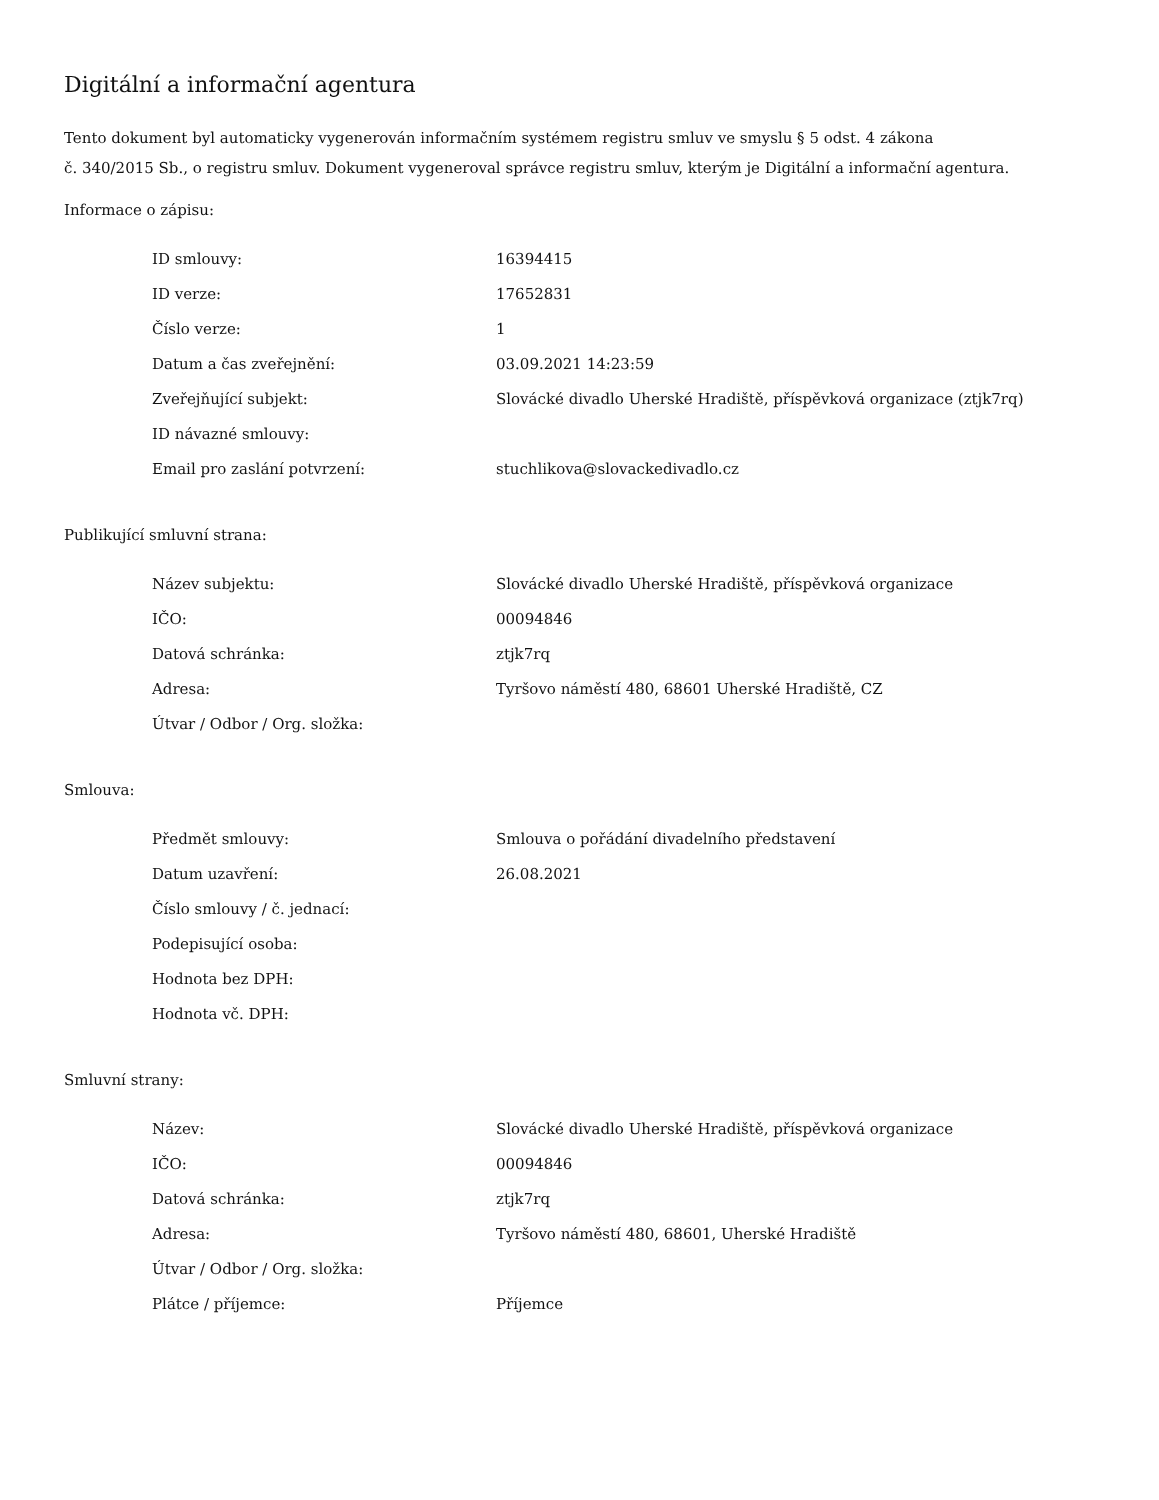Digitální a informační agentura
Tento dokument byl automaticky vygenerován informačním systémem registru smluv ve smyslu § 5 odst. 4 zákona
č. 340/2015 Sb., o registru smluv. Dokument vygeneroval správce registru smluv, kterým je Digitální a informační agentura.
Informace o zápisu:
| ID smlouvy: | 16394415 |
| ID verze: | 17652831 |
| Číslo verze: | 1 |
| Datum a čas zveřejnění: | 03.09.2021 14:23:59 |
| Zveřejňující subjekt: | Slovácké divadlo Uherské Hradiště, příspěvková organizace (ztjk7rq) |
| ID návazné smlouvy: | |
| Email pro zaslání potvrzení: | stuchlikova@slovackedivadlo.cz |
Publikující smluvní strana:
| Název subjektu: | Slovácké divadlo Uherské Hradiště, příspěvková organizace |
| IČO: | 00094846 |
| Datová schránka: | ztjk7rq |
| Adresa: | Tyršovo náměstí 480, 68601 Uherské Hradiště, CZ |
| Útvar / Odbor / Org. složka: | |
Smlouva:
| Předmět smlouvy: | Smlouva o pořádání divadelního představení |
| Datum uzavření: | 26.08.2021 |
| Číslo smlouvy / č. jednací: | |
| Podepisující osoba: | |
| Hodnota bez DPH: | |
| Hodnota vč. DPH: | |
Smluvní strany:
| Název: | Slovácké divadlo Uherské Hradiště, příspěvková organizace |
| IČO: | 00094846 |
| Datová schránka: | ztjk7rq |
| Adresa: | Tyršovo náměstí 480, 68601, Uherské Hradiště |
| Útvar / Odbor / Org. složka: | |
| Plátce / příjemce: | Příjemce |